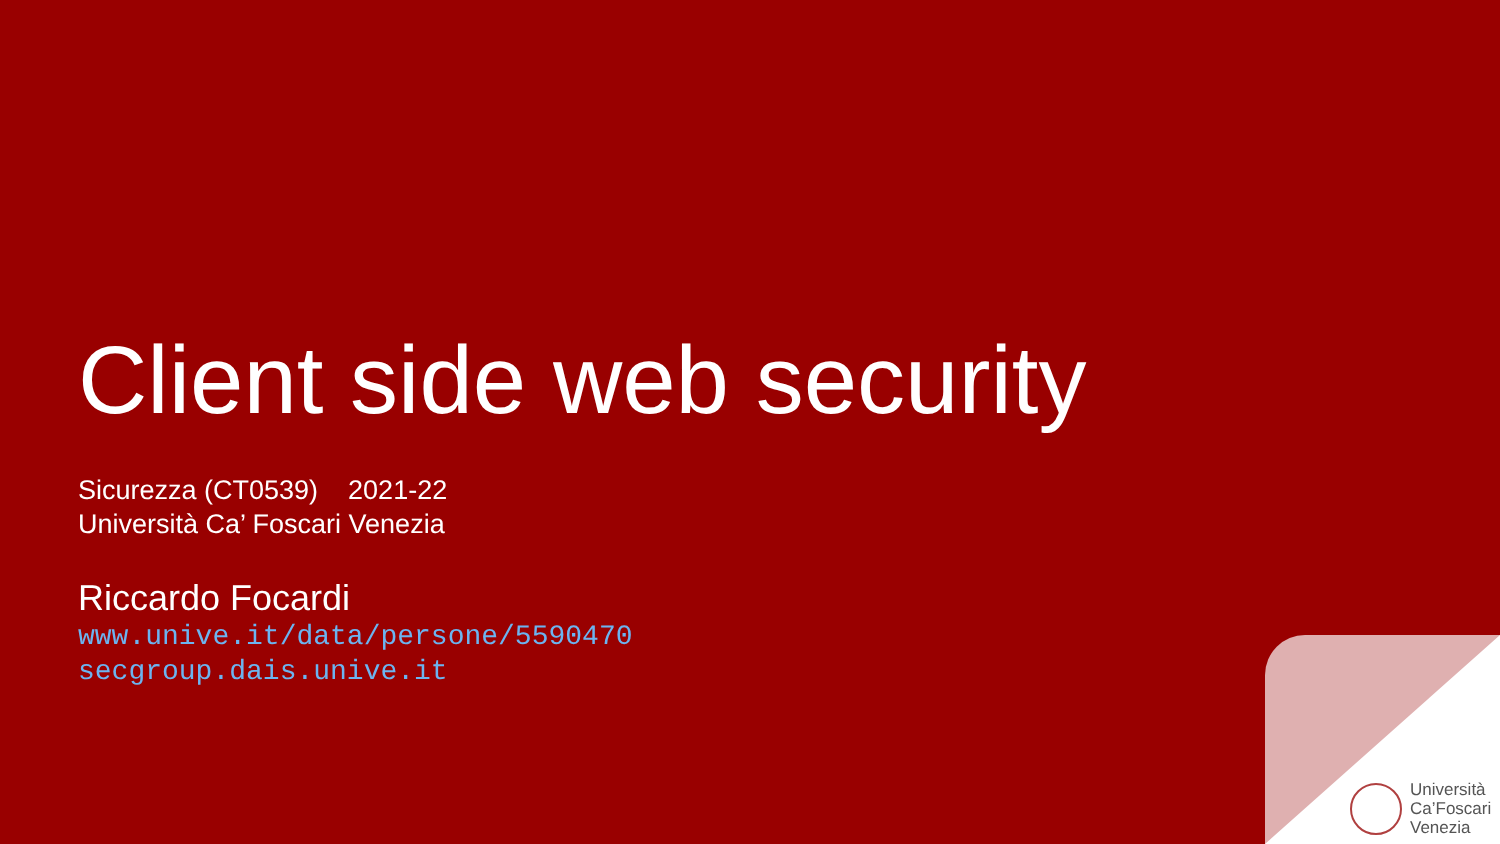Client side web security
Sicurezza (CT0539) 2021-22
Università Ca’ Foscari Venezia
Riccardo Focardi
www.unive.it/data/persone/5590470
secgroup.dais.unive.it
Università
Ca’Foscari
Venezia